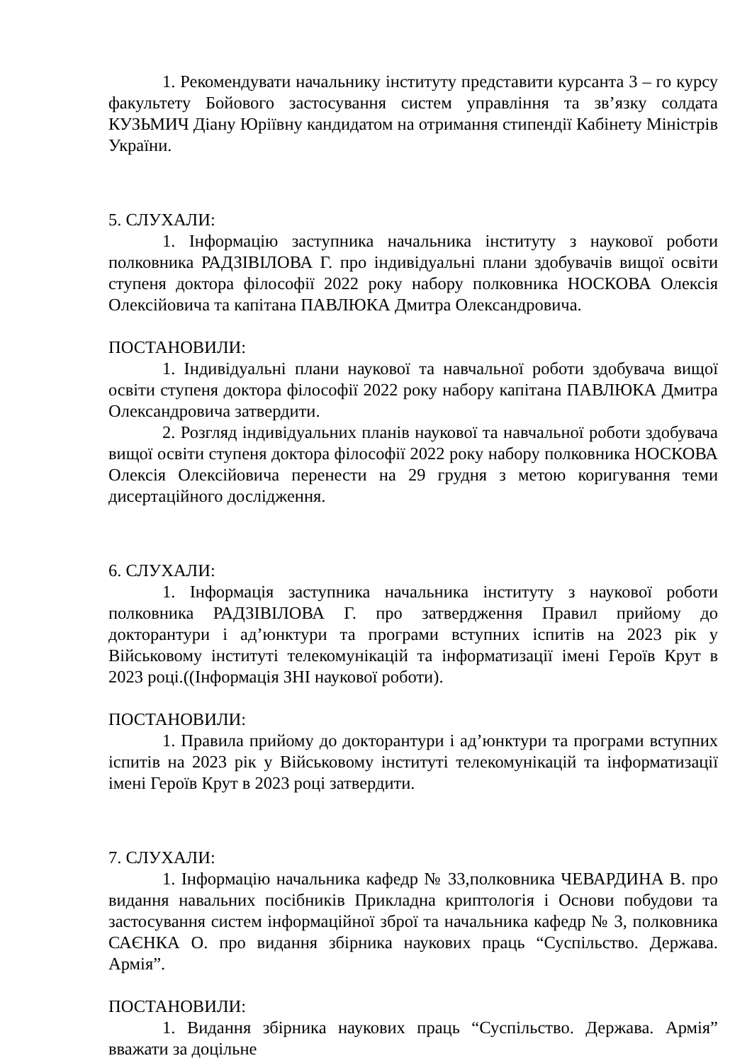1. Рекомендувати начальнику інституту представити курсанта 3 – го курсу факультету Бойового застосування систем управління та зв’язку солдата КУЗЬМИЧ Діану Юріївну кандидатом на отримання стипендії Кабінету Міністрів України.
5. СЛУХАЛИ:
1. Інформацію заступника начальника інституту з наукової роботи полковника РАДЗІВІЛОВА Г. про індивідуальні плани здобувачів вищої освіти ступеня доктора філософії 2022 року набору полковника НОСКОВА Олексія Олексійовича та капітана ПАВЛЮКА Дмитра Олександровича.
ПОСТАНОВИЛИ:
1. Індивідуальні плани наукової та навчальної роботи здобувача вищої освіти ступеня доктора філософії 2022 року набору капітана ПАВЛЮКА Дмитра Олександровича затвердити.
2. Розгляд індивідуальних планів наукової та навчальної роботи здобувача вищої освіти ступеня доктора філософії 2022 року набору полковника НОСКОВА Олексія Олексійовича перенести на 29 грудня з метою коригування теми дисертаційного дослідження.
6. СЛУХАЛИ:
1. Інформація заступника начальника інституту з наукової роботи полковника РАДЗІВІЛОВА Г. про затвердження Правил прийому до докторантури і ад’юнктури та програми вступних іспитів на 2023 рік у Військовому інституті телекомунікацій та інформатизації імені Героїв Крут в 2023 році.((Інформація ЗНІ наукової роботи).
ПОСТАНОВИЛИ:
1. Правила прийому до докторантури і ад’юнктури та програми вступних іспитів на 2023 рік у Військовому інституті телекомунікацій та інформатизації імені Героїв Крут в 2023 році затвердити.
7. СЛУХАЛИ:
1. Інформацію начальника кафедр № 33,полковника ЧЕВАРДИНА В. про видання навальних посібників Прикладна криптологія і Основи побудови та застосування систем інформаційної зброї та начальника кафедр № 3, полковника САЄНКА О. про видання збірника наукових праць “Суспільство. Держава. Армія”.
ПОСТАНОВИЛИ:
1. Видання збірника наукових праць “Суспільство. Держава. Армія” вважати за доцільне